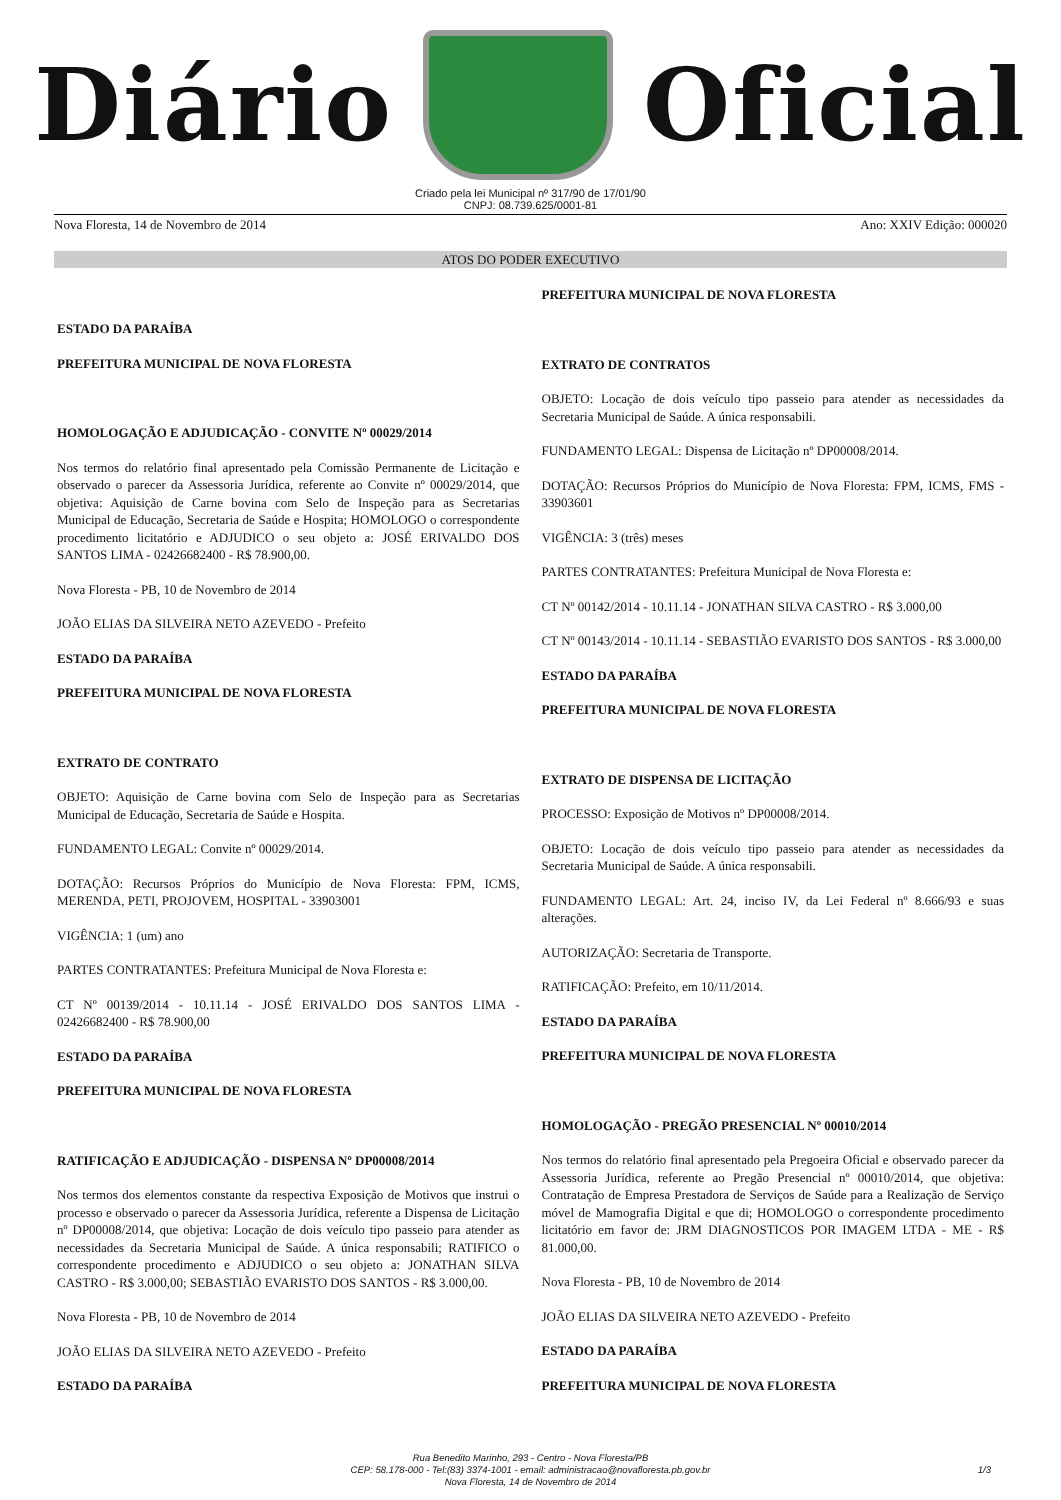Diário Oficial
Criado pela lei Municipal nº 317/90 de 17/01/90
CNPJ: 08.739.625/0001-81
Nova Floresta, 14 de Novembro de 2014 Ano: XXIV Edição: 000020
ATOS DO PODER EXECUTIVO
ESTADO DA PARAÍBA
PREFEITURA MUNICIPAL DE NOVA FLORESTA
HOMOLOGAÇÃO E ADJUDICAÇÃO - CONVITE Nº 00029/2014
Nos termos do relatório final apresentado pela Comissão Permanente de Licitação e observado o parecer da Assessoria Jurídica, referente ao Convite nº 00029/2014, que objetiva: Aquisição de Carne bovina com Selo de Inspeção para as Secretarias Municipal de Educação, Secretaria de Saúde e Hospita; HOMOLOGO o correspondente procedimento licitatório e ADJUDICO o seu objeto a: JOSÉ ERIVALDO DOS SANTOS LIMA - 02426682400 - R$ 78.900,00.
Nova Floresta - PB, 10 de Novembro de 2014
JOÃO ELIAS DA SILVEIRA NETO AZEVEDO - Prefeito
ESTADO DA PARAÍBA
PREFEITURA MUNICIPAL DE NOVA FLORESTA
EXTRATO DE CONTRATO
OBJETO: Aquisição de Carne bovina com Selo de Inspeção para as Secretarias Municipal de Educação, Secretaria de Saúde e Hospita.
FUNDAMENTO LEGAL: Convite nº 00029/2014.
DOTAÇÃO: Recursos Próprios do Município de Nova Floresta: FPM, ICMS, MERENDA, PETI, PROJOVEM, HOSPITAL - 33903001
VIGÊNCIA: 1 (um) ano
PARTES CONTRATANTES: Prefeitura Municipal de Nova Floresta e:
CT Nº 00139/2014 - 10.11.14 - JOSÉ ERIVALDO DOS SANTOS LIMA - 02426682400 - R$ 78.900,00
ESTADO DA PARAÍBA
PREFEITURA MUNICIPAL DE NOVA FLORESTA
RATIFICAÇÃO E ADJUDICAÇÃO - DISPENSA Nº DP00008/2014
Nos termos dos elementos constante da respectiva Exposição de Motivos que instrui o processo e observado o parecer da Assessoria Jurídica, referente a Dispensa de Licitação nº DP00008/2014, que objetiva: Locação de dois veículo tipo passeio para atender as necessidades da Secretaria Municipal de Saúde. A única responsabili; RATIFICO o correspondente procedimento e ADJUDICO o seu objeto a: JONATHAN SILVA CASTRO - R$ 3.000,00; SEBASTIÃO EVARISTO DOS SANTOS - R$ 3.000,00.
Nova Floresta - PB, 10 de Novembro de 2014
JOÃO ELIAS DA SILVEIRA NETO AZEVEDO - Prefeito
ESTADO DA PARAÍBA
PREFEITURA MUNICIPAL DE NOVA FLORESTA
EXTRATO DE CONTRATOS
OBJETO: Locação de dois veículo tipo passeio para atender as necessidades da Secretaria Municipal de Saúde. A única responsabili.
FUNDAMENTO LEGAL: Dispensa de Licitação nº DP00008/2014.
DOTAÇÃO: Recursos Próprios do Município de Nova Floresta: FPM, ICMS, FMS - 33903601
VIGÊNCIA: 3 (três) meses
PARTES CONTRATANTES: Prefeitura Municipal de Nova Floresta e:
CT Nº 00142/2014 - 10.11.14 - JONATHAN SILVA CASTRO - R$ 3.000,00
CT Nº 00143/2014 - 10.11.14 - SEBASTIÃO EVARISTO DOS SANTOS - R$ 3.000,00
ESTADO DA PARAÍBA
PREFEITURA MUNICIPAL DE NOVA FLORESTA
EXTRATO DE DISPENSA DE LICITAÇÃO
PROCESSO: Exposição de Motivos nº DP00008/2014.
OBJETO: Locação de dois veículo tipo passeio para atender as necessidades da Secretaria Municipal de Saúde. A única responsabili.
FUNDAMENTO LEGAL: Art. 24, inciso IV, da Lei Federal nº 8.666/93 e suas alterações.
AUTORIZAÇÃO: Secretaria de Transporte.
RATIFICAÇÃO: Prefeito, em 10/11/2014.
ESTADO DA PARAÍBA
PREFEITURA MUNICIPAL DE NOVA FLORESTA
HOMOLOGAÇÃO - PREGÃO PRESENCIAL Nº 00010/2014
Nos termos do relatório final apresentado pela Pregoeira Oficial e observado parecer da Assessoria Jurídica, referente ao Pregão Presencial nº 00010/2014, que objetiva: Contratação de Empresa Prestadora de Serviços de Saúde para a Realização de Serviço móvel de Mamografia Digital e que di; HOMOLOGO o correspondente procedimento licitatório em favor de: JRM DIAGNOSTICOS POR IMAGEM LTDA - ME - R$ 81.000,00.
Nova Floresta - PB, 10 de Novembro de 2014
JOÃO ELIAS DA SILVEIRA NETO AZEVEDO - Prefeito
ESTADO DA PARAÍBA
PREFEITURA MUNICIPAL DE NOVA FLORESTA
Rua Benedito Marinho, 293 - Centro - Nova Floresta/PB
CEP: 58.178-000 - Tel:(83) 3374-1001 - email: administracao@novafloresta.pb.gov.br
Nova Floresta, 14 de Novembro de 2014
1/3